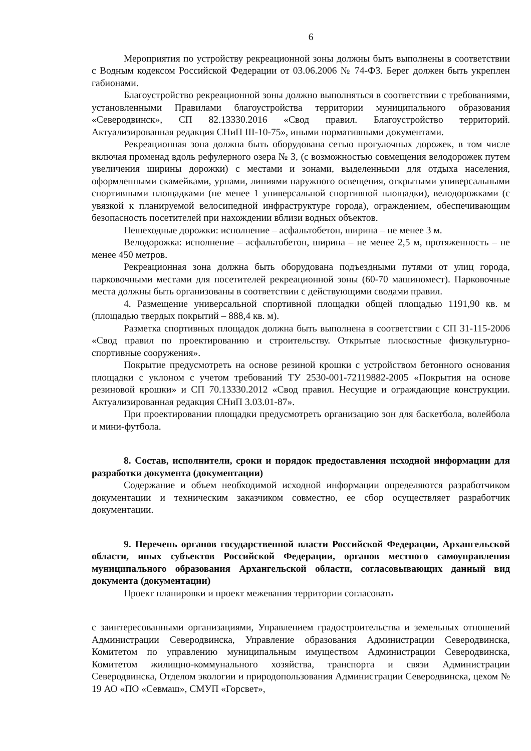6
Мероприятия по устройству рекреационной зоны должны быть выполнены в соответствии с Водным кодексом Российской Федерации от 03.06.2006 № 74-ФЗ. Берег должен быть укреплен габионами.
Благоустройство рекреационной зоны должно выполняться в соответствии с требованиями, установленными Правилами благоустройства территории муниципального образования «Северодвинск», СП 82.13330.2016 «Свод правил. Благоустройство территорий. Актуализированная редакция СНиП III-10-75», иными нормативными документами.
Рекреационная зона должна быть оборудована сетью прогулочных дорожек, в том числе включая променад вдоль рефулерного озера № 3, (с возможностью совмещения велодорожек путем увеличения ширины дорожки) с местами и зонами, выделенными для отдыха населения, оформленными скамейками, урнами, линиями наружного освещения, открытыми универсальными спортивными площадками (не менее 1 универсальной спортивной площадки), велодорожками (с увязкой к планируемой велосипедной инфраструктуре города), ограждением, обеспечивающим безопасность посетителей при нахождении вблизи водных объектов.
Пешеходные дорожки: исполнение – асфальтобетон, ширина – не менее 3 м.
Велодорожка: исполнение – асфальтобетон, ширина – не менее 2,5 м, протяженность – не менее 450 метров.
Рекреационная зона должна быть оборудована подъездными путями от улиц города, парковочными местами для посетителей рекреационной зоны (60-70 машиномест). Парковочные места должны быть организованы в соответствии с действующими сводами правил.
4. Размещение универсальной спортивной площадки общей площадью 1191,90 кв. м (площадью твердых покрытий – 888,4 кв. м).
Разметка спортивных площадок должна быть выполнена в соответствии с СП 31-115-2006 «Свод правил по проектированию и строительству. Открытые плоскостные физкультурно-спортивные сооружения».
Покрытие предусмотреть на основе резиной крошки с устройством бетонного основания площадки с уклоном с учетом требований ТУ 2530-001-72119882-2005 «Покрытия на основе резиновой крошки» и СП 70.13330.2012 «Свод правил. Несущие и ограждающие конструкции. Актуализированная редакция СНиП 3.03.01-87».
При проектировании площадки предусмотреть организацию зон для баскетбола, волейбола и мини-футбола.
8. Состав, исполнители, сроки и порядок предоставления исходной информации для разработки документа (документации)
Содержание и объем необходимой исходной информации определяются разработчиком документации и техническим заказчиком совместно, ее сбор осуществляет разработчик документации.
9. Перечень органов государственной власти Российской Федерации, Архангельской области, иных субъектов Российской Федерации, органов местного самоуправления муниципального образования Архангельской области, согласовывающих данный вид документа (документации)
Проект планировки и проект межевания территории согласовать
с заинтересованными организациями, Управлением градостроительства и земельных отношений Администрации Северодвинска, Управление образования Администрации Северодвинска, Комитетом по управлению муниципальным имуществом Администрации Северодвинска, Комитетом жилищно-коммунального хозяйства, транспорта и связи Администрации Северодвинска, Отделом экологии и природопользования Администрации Северодвинска, цехом № 19 АО «ПО «Севмаш», СМУП «Горсвет»,